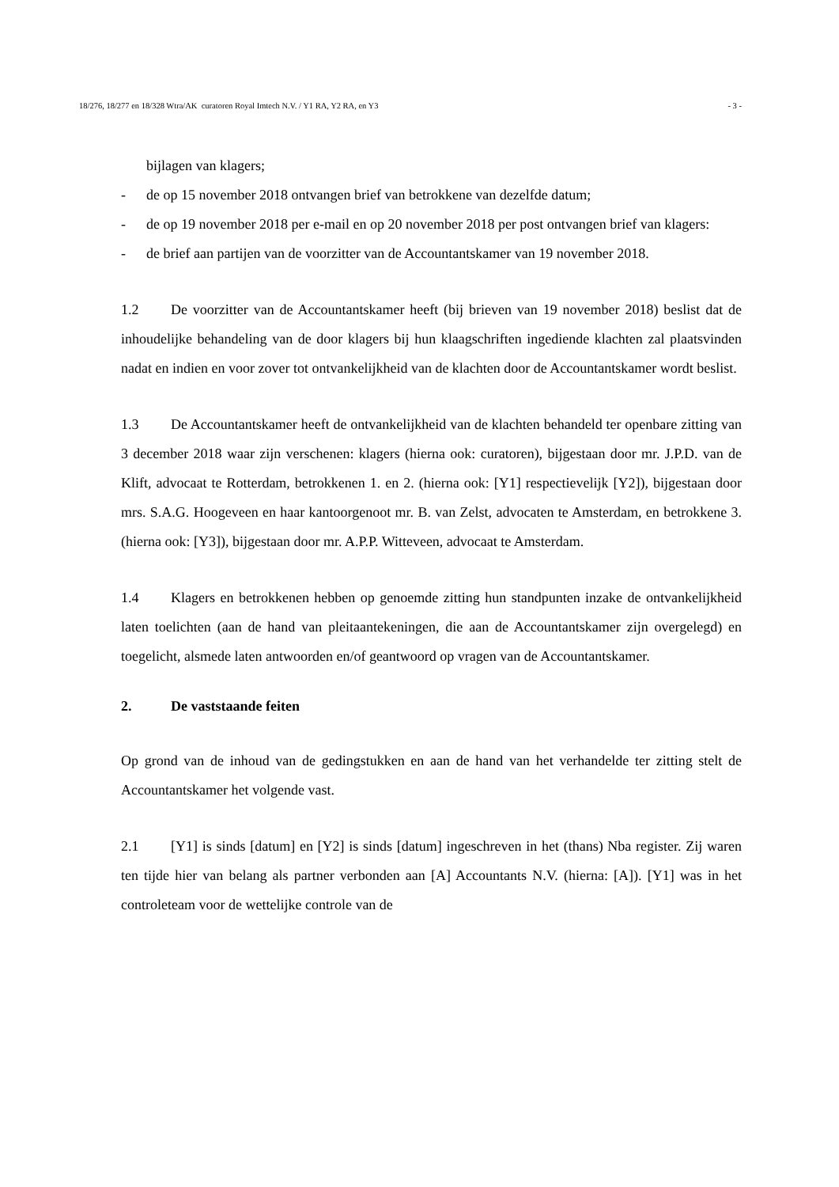18/276, 18/277 en 18/328 Wtra/AK curatoren Royal Imtech N.V. / Y1 RA, Y2 RA, en Y3 - 3 -
bijlagen van klagers;
- de op 15 november 2018 ontvangen brief van betrokkene van dezelfde datum;
- de op 19 november 2018 per e-mail en op 20 november 2018 per post ontvangen brief van klagers:
- de brief aan partijen van de voorzitter van de Accountantskamer van 19 november 2018.
1.2 De voorzitter van de Accountantskamer heeft (bij brieven van 19 november 2018) beslist dat de inhoudelijke behandeling van de door klagers bij hun klaagschriften ingediende klachten zal plaatsvinden nadat en indien en voor zover tot ontvankelijkheid van de klachten door de Accountantskamer wordt beslist.
1.3 De Accountantskamer heeft de ontvankelijkheid van de klachten behandeld ter openbare zitting van 3 december 2018 waar zijn verschenen: klagers (hierna ook: curatoren), bijgestaan door mr. J.P.D. van de Klift, advocaat te Rotterdam, betrokkenen 1. en 2. (hierna ook: [Y1] respectievelijk [Y2]), bijgestaan door mrs. S.A.G. Hoogeveen en haar kantoorgenoot mr. B. van Zelst, advocaten te Amsterdam, en betrokkene 3. (hierna ook: [Y3]), bijgestaan door mr. A.P.P. Witteveen, advocaat te Amsterdam.
1.4 Klagers en betrokkenen hebben op genoemde zitting hun standpunten inzake de ontvankelijkheid laten toelichten (aan de hand van pleitaantekeningen, die aan de Accountantskamer zijn overgelegd) en toegelicht, alsmede laten antwoorden en/of geantwoord op vragen van de Accountantskamer.
2. De vaststaande feiten
Op grond van de inhoud van de gedingstukken en aan de hand van het verhandelde ter zitting stelt de Accountantskamer het volgende vast.
2.1 [Y1] is sinds [datum] en [Y2] is sinds [datum] ingeschreven in het (thans) Nba register. Zij waren ten tijde hier van belang als partner verbonden aan [A] Accountants N.V. (hierna: [A]). [Y1] was in het controleteam voor de wettelijke controle van de